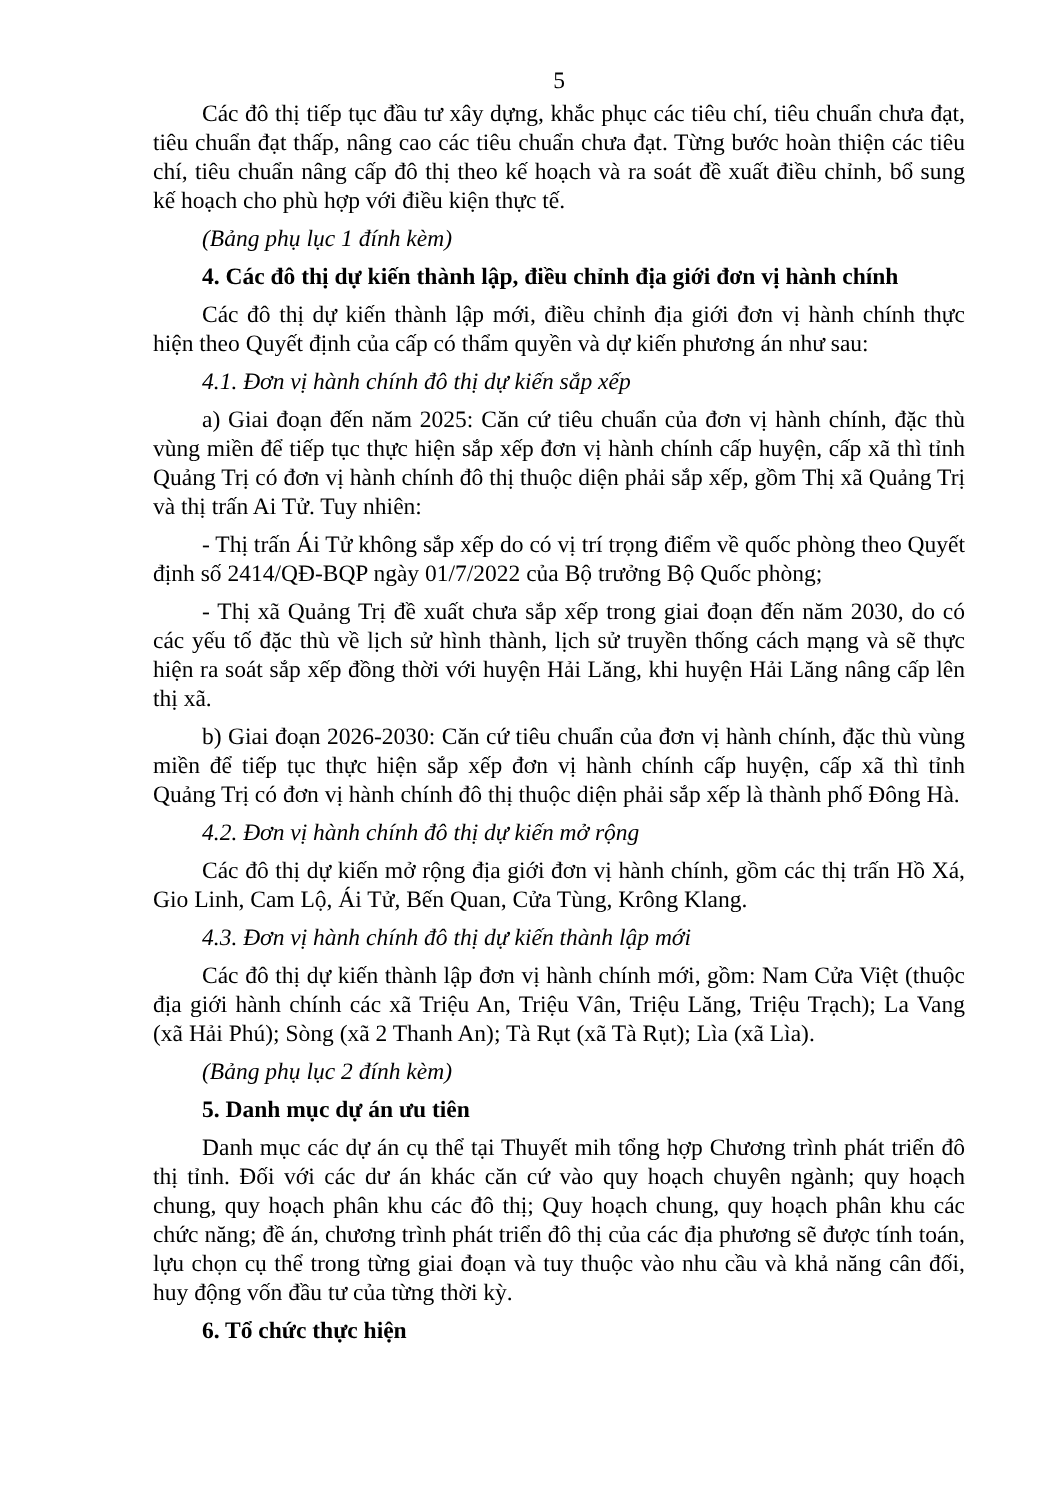5
Các đô thị tiếp tục đầu tư xây dựng, khắc phục các tiêu chí, tiêu chuẩn chưa đạt, tiêu chuẩn đạt thấp, nâng cao các tiêu chuẩn chưa đạt. Từng bước hoàn thiện các tiêu chí, tiêu chuẩn nâng cấp đô thị theo kế hoạch và ra soát đề xuất điều chỉnh, bổ sung kế hoạch cho phù hợp với điều kiện thực tế.
(Bảng phụ lục 1 đính kèm)
4. Các đô thị dự kiến thành lập, điều chỉnh địa giới đơn vị hành chính
Các đô thị dự kiến thành lập mới, điều chỉnh địa giới đơn vị hành chính thực hiện theo Quyết định của cấp có thẩm quyền và dự kiến phương án như sau:
4.1. Đơn vị hành chính đô thị dự kiến sắp xếp
a) Giai đoạn đến năm 2025: Căn cứ tiêu chuẩn của đơn vị hành chính, đặc thù vùng miền để tiếp tục thực hiện sắp xếp đơn vị hành chính cấp huyện, cấp xã thì tỉnh Quảng Trị có đơn vị hành chính đô thị thuộc diện phải sắp xếp, gồm Thị xã Quảng Trị và thị trấn Ai Tử. Tuy nhiên:
- Thị trấn Ái Tử không sắp xếp do có vị trí trọng điểm về quốc phòng theo Quyết định số 2414/QĐ-BQP ngày 01/7/2022 của Bộ trưởng Bộ Quốc phòng;
- Thị xã Quảng Trị đề xuất chưa sắp xếp trong giai đoạn đến năm 2030, do có các yếu tố đặc thù về lịch sử hình thành, lịch sử truyền thống cách mạng và sẽ thực hiện ra soát sắp xếp đồng thời với huyện Hải Lăng, khi huyện Hải Lăng nâng cấp lên thị xã.
b) Giai đoạn 2026-2030: Căn cứ tiêu chuẩn của đơn vị hành chính, đặc thù vùng miền để tiếp tục thực hiện sắp xếp đơn vị hành chính cấp huyện, cấp xã thì tỉnh Quảng Trị có đơn vị hành chính đô thị thuộc diện phải sắp xếp là thành phố Đông Hà.
4.2. Đơn vị hành chính đô thị dự kiến mở rộng
Các đô thị dự kiến mở rộng địa giới đơn vị hành chính, gồm các thị trấn Hồ Xá, Gio Linh, Cam Lộ, Ái Tử, Bến Quan, Cửa Tùng, Krông Klang.
4.3. Đơn vị hành chính đô thị dự kiến thành lập mới
Các đô thị dự kiến thành lập đơn vị hành chính mới, gồm: Nam Cửa Việt (thuộc địa giới hành chính các xã Triệu An, Triệu Vân, Triệu Lăng, Triệu Trạch); La Vang (xã Hải Phú); Sòng (xã 2 Thanh An); Tà Rụt (xã Tà Rụt); Lìa (xã Lìa).
(Bảng phụ lục 2 đính kèm)
5. Danh mục dự án ưu tiên
Danh mục các dự án cụ thể tại Thuyết mih tổng hợp Chương trình phát triển đô thị tỉnh. Đối với các dư án khác căn cứ vào quy hoạch chuyên ngành; quy hoạch chung, quy hoạch phân khu các đô thị; Quy hoạch chung, quy hoạch phân khu các chức năng; đề án, chương trình phát triển đô thị của các địa phương sẽ được tính toán, lựu chọn cụ thể trong từng giai đoạn và tuy thuộc vào nhu cầu và khả năng cân đối, huy động vốn đầu tư của từng thời kỳ.
6. Tổ chức thực hiện